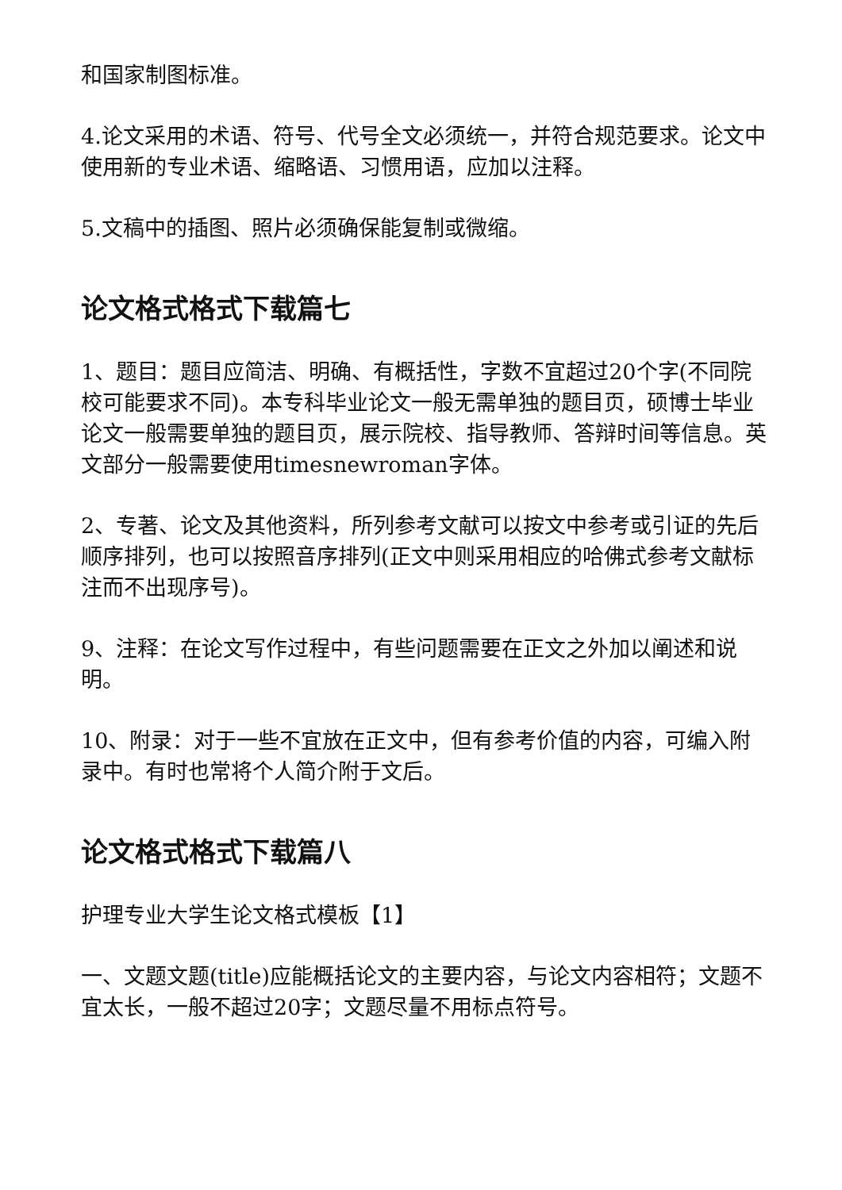和国家制图标准。
4.论文采用的术语、符号、代号全文必须统一，并符合规范要求。论文中使用新的专业术语、缩略语、习惯用语，应加以注释。
5.文稿中的插图、照片必须确保能复制或微缩。
论文格式格式下载篇七
1、题目：题目应简洁、明确、有概括性，字数不宜超过20个字(不同院校可能要求不同)。本专科毕业论文一般无需单独的题目页，硕博士毕业论文一般需要单独的题目页，展示院校、指导教师、答辩时间等信息。英文部分一般需要使用timesnewroman字体。
2、专著、论文及其他资料，所列参考文献可以按文中参考或引证的先后顺序排列，也可以按照音序排列(正文中则采用相应的哈佛式参考文献标注而不出现序号)。
9、注释：在论文写作过程中，有些问题需要在正文之外加以阐述和说明。
10、附录：对于一些不宜放在正文中，但有参考价值的内容，可编入附录中。有时也常将个人简介附于文后。
论文格式格式下载篇八
护理专业大学生论文格式模板【1】
一、文题文题(title)应能概括论文的主要内容，与论文内容相符；文题不宜太长，一般不超过20字；文题尽量不用标点符号。